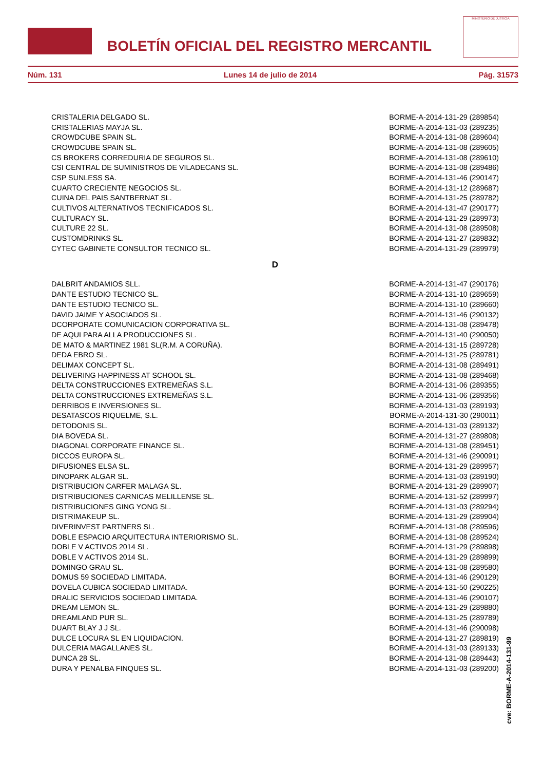BOLETÍN OFICIAL DEL REGISTRO MERCANTIL
MINISTERIO DE JUSTICIA
Núm. 131 Lunes 14 de julio de 2014 Pág. 31573
| CRISTALERIA DELGADO SL. | BORME-A-2014-131-29 (289854) |
| CRISTALERIAS MAYJA SL. | BORME-A-2014-131-03 (289235) |
| CROWDCUBE SPAIN SL. | BORME-A-2014-131-08 (289604) |
| CROWDCUBE SPAIN SL. | BORME-A-2014-131-08 (289605) |
| CS BROKERS CORREDURIA DE SEGUROS SL. | BORME-A-2014-131-08 (289610) |
| CSI CENTRAL DE SUMINISTROS DE VILADECANS SL. | BORME-A-2014-131-08 (289486) |
| CSP SUNLESS SA. | BORME-A-2014-131-46 (290147) |
| CUARTO CRECIENTE NEGOCIOS SL. | BORME-A-2014-131-12 (289687) |
| CUINA DEL PAIS SANTBERNAT SL. | BORME-A-2014-131-25 (289782) |
| CULTIVOS ALTERNATIVOS TECNIFICADOS SL. | BORME-A-2014-131-47 (290177) |
| CULTURACY SL. | BORME-A-2014-131-29 (289973) |
| CULTURE 22 SL. | BORME-A-2014-131-08 (289508) |
| CUSTOMDRINKS SL. | BORME-A-2014-131-27 (289832) |
| CYTEC GABINETE CONSULTOR TECNICO SL. | BORME-A-2014-131-29 (289979) |
D
| DALBRIT ANDAMIOS SLL. | BORME-A-2014-131-47 (290176) |
| DANTE ESTUDIO TECNICO SL. | BORME-A-2014-131-10 (289659) |
| DANTE ESTUDIO TECNICO SL. | BORME-A-2014-131-10 (289660) |
| DAVID JAIME Y ASOCIADOS SL. | BORME-A-2014-131-46 (290132) |
| DCORPORATE COMUNICACION CORPORATIVA SL. | BORME-A-2014-131-08 (289478) |
| DE AQUI PARA ALLA PRODUCCIONES SL. | BORME-A-2014-131-40 (290050) |
| DE MATO & MARTINEZ 1981 SL(R.M. A CORUÑA). | BORME-A-2014-131-15 (289728) |
| DEDA EBRO SL. | BORME-A-2014-131-25 (289781) |
| DELIMAX CONCEPT SL. | BORME-A-2014-131-08 (289491) |
| DELIVERING HAPPINESS AT SCHOOL SL. | BORME-A-2014-131-08 (289468) |
| DELTA CONSTRUCCIONES EXTREMEÑAS S.L. | BORME-A-2014-131-06 (289355) |
| DELTA CONSTRUCCIONES EXTREMEÑAS S.L. | BORME-A-2014-131-06 (289356) |
| DERRIBOS E INVERSIONES SL. | BORME-A-2014-131-03 (289193) |
| DESATASCOS RIQUELME, S.L. | BORME-A-2014-131-30 (290011) |
| DETODONIS SL. | BORME-A-2014-131-03 (289132) |
| DIA BOVEDA SL. | BORME-A-2014-131-27 (289808) |
| DIAGONAL CORPORATE FINANCE SL. | BORME-A-2014-131-08 (289451) |
| DICCOS EUROPA SL. | BORME-A-2014-131-46 (290091) |
| DIFUSIONES ELSA SL. | BORME-A-2014-131-29 (289957) |
| DINOPARK ALGAR SL. | BORME-A-2014-131-03 (289190) |
| DISTRIBUCION CARFER MALAGA SL. | BORME-A-2014-131-29 (289907) |
| DISTRIBUCIONES CARNICAS MELILLENSE SL. | BORME-A-2014-131-52 (289997) |
| DISTRIBUCIONES GING YONG SL. | BORME-A-2014-131-03 (289294) |
| DISTRIMAKEUP SL. | BORME-A-2014-131-29 (289904) |
| DIVERINVEST PARTNERS SL. | BORME-A-2014-131-08 (289596) |
| DOBLE ESPACIO ARQUITECTURA INTERIORISMO SL. | BORME-A-2014-131-08 (289524) |
| DOBLE V ACTIVOS 2014 SL. | BORME-A-2014-131-29 (289898) |
| DOBLE V ACTIVOS 2014 SL. | BORME-A-2014-131-29 (289899) |
| DOMINGO GRAU SL. | BORME-A-2014-131-08 (289580) |
| DOMUS 59 SOCIEDAD LIMITADA. | BORME-A-2014-131-46 (290129) |
| DOVELA CUBICA SOCIEDAD LIMITADA. | BORME-A-2014-131-50 (290225) |
| DRALIC SERVICIOS SOCIEDAD LIMITADA. | BORME-A-2014-131-46 (290107) |
| DREAM LEMON SL. | BORME-A-2014-131-29 (289880) |
| DREAMLAND PUR SL. | BORME-A-2014-131-25 (289789) |
| DUART BLAY J J SL. | BORME-A-2014-131-46 (290098) |
| DULCE LOCURA SL EN LIQUIDACION. | BORME-A-2014-131-27 (289819) |
| DULCERIA MAGALLANES SL. | BORME-A-2014-131-03 (289133) |
| DUNCA 28 SL. | BORME-A-2014-131-08 (289443) |
| DURA Y PENALBA FINQUES SL. | BORME-A-2014-131-03 (289200) |
cve: BORME-A-2014-131-99